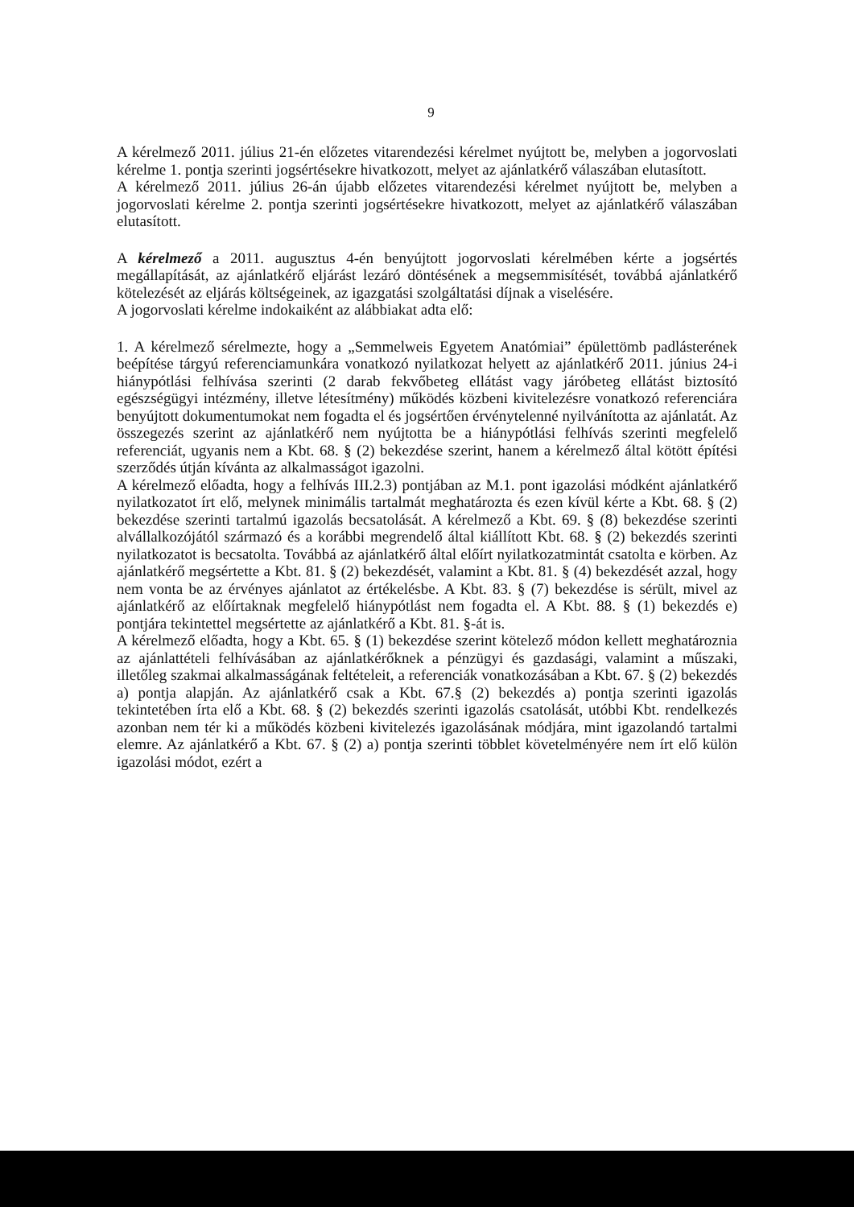9
A kérelmező 2011. július 21-én előzetes vitarendezési kérelmet nyújtott be, melyben a jogorvoslati kérelme 1. pontja szerinti jogsértésekre hivatkozott, melyet az ajánlatkérő válaszában elutasított.
A kérelmező 2011. július 26-án újabb előzetes vitarendezési kérelmet nyújtott be, melyben a jogorvoslati kérelme 2. pontja szerinti jogsértésekre hivatkozott, melyet az ajánlatkérő válaszában elutasított.
A kérelmező a 2011. augusztus 4-én benyújtott jogorvoslati kérelmében kérte a jogsértés megállapítását, az ajánlatkérő eljárást lezáró döntésének a megsemmisítését, továbbá ajánlatkérő kötelezését az eljárás költségeinek, az igazgatási szolgáltatási díjnak a viselésére.
A jogorvoslati kérelme indokaiként az alábbiakat adta elő:
1. A kérelmező sérelmezte, hogy a „Semmelweis Egyetem Anatómiai” épülettömb padlásterének beépítése tárgyú referenciamunkára vonatkozó nyilatkozat helyett az ajánlatkérő 2011. június 24-i hiánypótlási felhívása szerinti (2 darab fekvőbeteg ellátást vagy járóbeteg ellátást biztosító egészségügyi intézmény, illetve létesítmény) működés közbeni kivitelezésre vonatkozó referenciára benyújtott dokumentumokat nem fogadta el és jogsértően érvénytelenné nyilvánította az ajánlatát. Az összegezés szerint az ajánlatkérő nem nyújtotta be a hiánypótlási felhívás szerinti megfelelő referenciát, ugyanis nem a Kbt. 68. § (2) bekezdése szerint, hanem a kérelmező által kötött építési szerződés útján kívánta az alkalmasságot igazolni.
A kérelmező előadta, hogy a felhívás III.2.3) pontjában az M.1. pont igazolási módként ajánlatkérő nyilatkozatot írt elő, melynek minimális tartalmát meghatározta és ezen kívül kérte a Kbt. 68. § (2) bekezdése szerinti tartalmú igazolás becsatolását. A kérelmező a Kbt. 69. § (8) bekezdése szerinti alvállalkozójától származó és a korábbi megrendelő által kiállított Kbt. 68. § (2) bekezdés szerinti nyilatkozatot is becsatolta. Továbbá az ajánlatkérő által előírt nyilatkozatmintát csatolta e körben. Az ajánlatkérő megsértette a Kbt. 81. § (2) bekezdését, valamint a Kbt. 81. § (4) bekezdését azzal, hogy nem vonta be az érvényes ajánlatot az értékelésbe. A Kbt. 83. § (7) bekezdése is sérült, mivel az ajánlatkérő az előírtaknak megfelelő hiánypótlást nem fogadta el. A Kbt. 88. § (1) bekezdés e) pontjára tekintettel megsértette az ajánlatkérő a Kbt. 81. §-át is.
A kérelmező előadta, hogy a Kbt. 65. § (1) bekezdése szerint kötelező módon kellett meghatároznia az ajánlattételi felhívásában az ajánlatkérőknek a pénzügyi és gazdasági, valamint a műszaki, illetőleg szakmai alkalmasságának feltételeit, a referenciák vonatkozásában a Kbt. 67. § (2) bekezdés a) pontja alapján. Az ajánlatkérő csak a Kbt. 67.§ (2) bekezdés a) pontja szerinti igazolás tekintetében írta elő a Kbt. 68. § (2) bekezdés szerinti igazolás csatolását, utóbbi Kbt. rendelkezés azonban nem tér ki a működés közbeni kivitelezés igazolásának módjára, mint igazolandó tartalmi elemre. Az ajánlatkérő a Kbt. 67. § (2) a) pontja szerinti többlet követelményére nem írt elő külön igazolási módot, ezért a